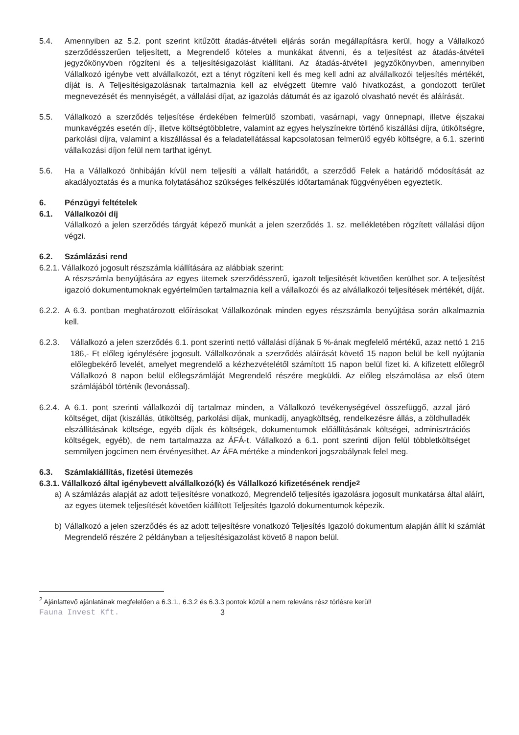5.4. Amennyiben az 5.2. pont szerint kitűzött átadás-átvételi eljárás során megállapításra kerül, hogy a Vállalkozó szerződésszerűen teljesített, a Megrendelő köteles a munkákat átvenni, és a teljesítést az átadás-átvételi jegyzőkönyvben rögzíteni és a teljesítésigazolást kiállítani. Az átadás-átvételi jegyzőkönyvben, amennyiben Vállalkozó igénybe vett alvállalkozót, ezt a tényt rögzíteni kell és meg kell adni az alvállalkozói teljesítés mértékét, díját is. A Teljesítésigazolásnak tartalmaznia kell az elvégzett ütemre való hivatkozást, a gondozott terület megnevezését és mennyiségét, a vállalási díjat, az igazolás dátumát és az igazoló olvasható nevét és aláírását.
5.5. Vállalkozó a szerződés teljesítése érdekében felmerülő szombati, vasárnapi, vagy ünnepnapi, illetve éjszakai munkavégzés esetén díj-, illetve költségtöbbletre, valamint az egyes helyszínekre történő kiszállási díjra, útiköltségre, parkolási díjra, valamint a kiszállással és a feladatellátással kapcsolatosan felmerülő egyéb költségre, a 6.1. szerinti vállalkozási díjon felül nem tarthat igényt.
5.6. Ha a Vállalkozó önhibáján kívül nem teljesíti a vállalt határidőt, a szerződő Felek a határidő módosítását az akadályoztatás és a munka folytatásához szükséges felkészülés időtartamának függvényében egyeztetik.
6. Pénzügyi feltételek
6.1. Vállalkozói díj
Vállalkozó a jelen szerződés tárgyát képező munkát a jelen szerződés 1. sz. mellékletében rögzített vállalási díjon végzi.
6.2. Számlázási rend
6.2.1. Vállalkozó jogosult részszámla kiállítására az alábbiak szerint:
A részszámla benyújtására az egyes ütemek szerződésszerű, igazolt teljesítését követően kerülhet sor. A teljesítést igazoló dokumentumoknak egyértelműen tartalmaznia kell a vállalkozói és az alvállalkozói teljesítések mértékét, díját.
6.2.2.
A 6.3. pontban meghatározott előírásokat Vállalkozónak minden egyes részszámla benyújtása során alkalmaznia kell.
6.2.3. Vállalkozó a jelen szerződés 6.1. pont szerinti nettó vállalási díjának 5 %-ának megfelelő mértékű, azaz nettó 1 215 186,- Ft előleg igénylésére jogosult. Vállalkozónak a szerződés aláírását követő 15 napon belül be kell nyújtania előlegbekérő levelét, amelyet megrendelő a kézhezvételétől számított 15 napon belül fizet ki. A kifizetett előlegről Vállalkozó 8 napon belül előlegszámláját Megrendelő részére megküldi. Az előleg elszámolása az első ütem számlájából történik (levonással).
6.2.4.
A 6.1. pont szerinti vállalkozói díj tartalmaz minden, a Vállalkozó tevékenységével összefüggő, azzal járó költséget, díjat (kiszállás, útiköltség, parkolási díjak, munkadíj, anyagköltség, rendelkezésre állás, a zöldhulladék elszállításának költsége, egyéb díjak és költségek, dokumentumok előállításának költségei, adminisztrációs költségek, egyéb), de nem tartalmazza az ÁFÁ-t. Vállalkozó a 6.1. pont szerinti díjon felül többletköltséget semmilyen jogcímen nem érvényesíthet. Az ÁFA mértéke a mindenkori jogszabálynak felel meg.
6.3. Számlakiállítás, fizetési ütemezés
6.3.1. Vállalkozó által igénybevett alvállalkozó(k) és Vállalkozó kifizetésének rendje<sup>2</sup>
a) A számlázás alapját az adott teljesítésre vonatkozó, Megrendelő teljesítés igazolásra jogosult munkatársa által aláírt, az egyes ütemek teljesítését követően kiállított Teljesítés Igazoló dokumentumok képezik.
b) Vállalkozó a jelen szerződés és az adott teljesítésre vonatkozó Teljesítés Igazoló dokumentum alapján állít ki számlát Megrendelő részére 2 példányban a teljesítésigazolást követő 8 napon belül.
<sup>2</sup> Ajánlattevő ajánlatának megfelelően a 6.3.1., 6.3.2 és 6.3.3 pontok közül a nem releváns rész törlésre kerül!
Fauna Invest Kft. 3